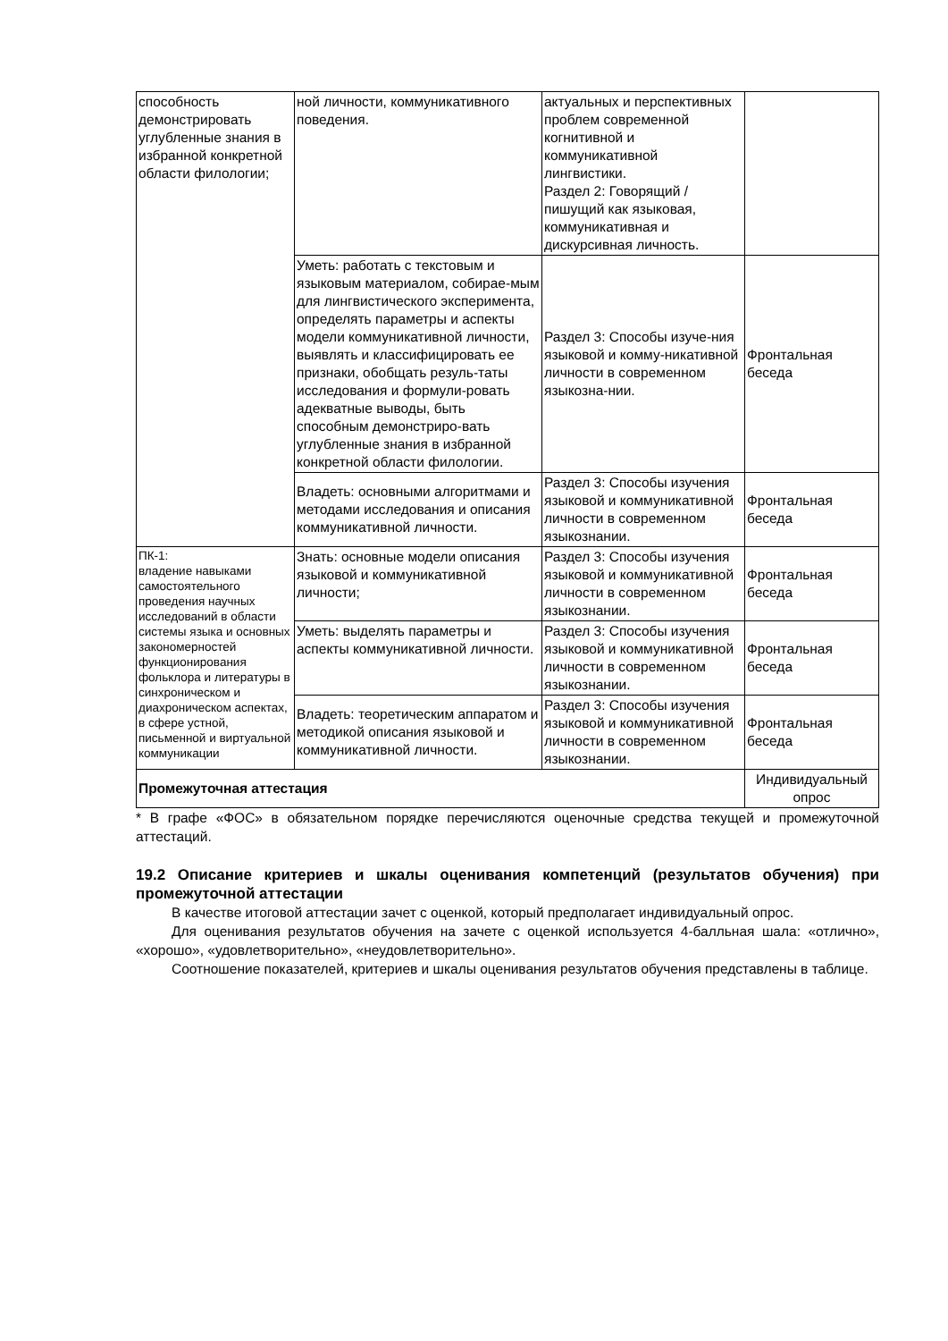| способность демонстрировать углубленные знания в избранной конкретной области филологии; | ной личности, коммуникативного поведения. | актуальных и перспективных проблем современной когнитивной и коммуникативной лингвистики. Раздел 2: Говорящий / пишущий как языковая, коммуникативная и дискурсивная личность. | |
| | Уметь: работать с текстовым и языковым материалом, собирае-мым для лингвистического эксперимента, определять параметры и аспекты модели коммуникативной личности, выявлять и классифицировать ее признаки, обобщать резуль-таты исследования и формули-ровать адекватные выводы, быть способным демонстриро-вать углубленные знания в избранной конкретной области филологии. | Раздел 3: Способы изуче-ния языковой и комму-никативной личности в современном языкозна-нии. | Фронтальная беседа |
| | Владеть: основными алгоритмами и методами исследования и описания коммуникативной личности. | Раздел 3: Способы изучения языковой и коммуникативной личности в современном языкознании. | Фронтальная беседа |
| ПК-1: владение навыками самостоятельного проведения научных исследований в области системы языка и основных закономерностей функционирования фольклора и литературы в синхроническом и диахроническом аспектах, в сфере устной, письменной и виртуальной коммуникации | Знать: основные модели описания языковой и коммуникативной личности; | Раздел 3: Способы изучения языковой и коммуникативной личности в современном языкознании. | Фронтальная беседа |
| | Уметь: выделять параметры и аспекты коммуникативной личности. | Раздел 3: Способы изучения языковой и коммуникативной личности в современном языкознании. | Фронтальная беседа |
| | Владеть: теоретическим аппаратом и методикой описания языковой и коммуникативной личности. | Раздел 3: Способы изучения языковой и коммуникативной личности в современном языкознании. | Фронтальная беседа |
| Промежуточная аттестация | | | Индивидуальный опрос |
* В графе «ФОС» в обязательном порядке перечисляются оценочные средства текущей и промежуточной аттестаций.
19.2 Описание критериев и шкалы оценивания компетенций (результатов обучения) при промежуточной аттестации
В качестве итоговой аттестации зачет с оценкой, который предполагает индивидуальный опрос.
Для оценивания результатов обучения на зачете с оценкой используется 4-балльная шала: «отлично», «хорошо», «удовлетворительно», «неудовлетворительно».
Соотношение показателей, критериев и шкалы оценивания результатов обучения представлены в таблице.